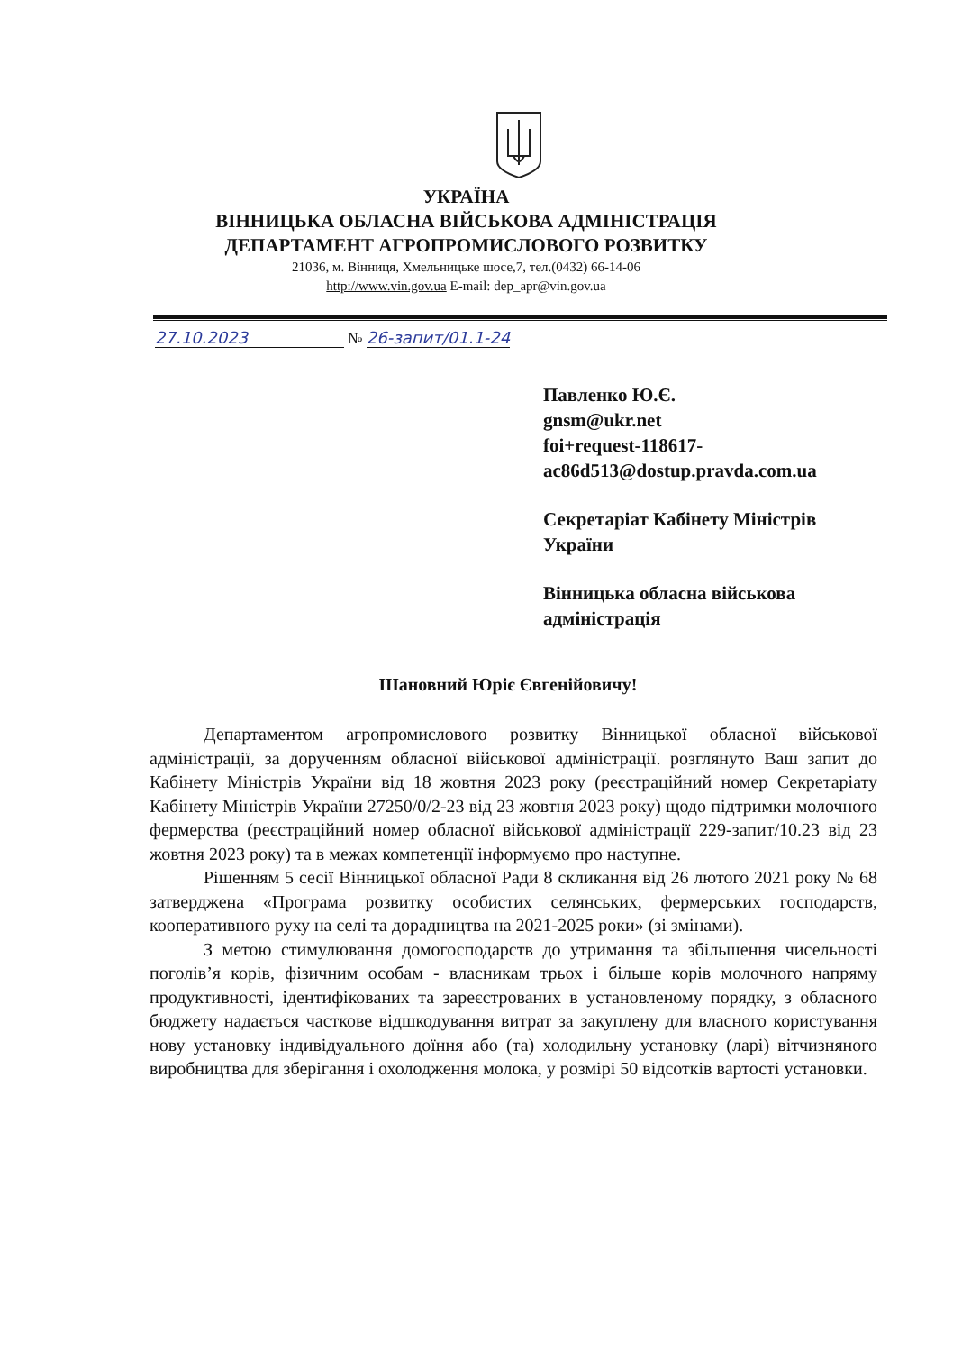УКРАЇНА
ВІННИЦЬКА ОБЛАСНА ВІЙСЬКОВА АДМІНІСТРАЦІЯ
ДЕПАРТАМЕНТ АГРОПРОМИСЛОВОГО РОЗВИТКУ
21036, м. Вінниця, Хмельницьке шосе,7, тел.(0432) 66-14-06
http://www.vin.gov.ua E-mail: dep_apr@vin.gov.ua
27.10.2023 № 26-запит/01.1-24
Павленко Ю.Є.
gnsm@ukr.net
foi+request-118617-
ac86d513@dostup.pravda.com.ua
Секретаріат Кабінету Міністрів
України
Вінницька обласна військова
адміністрація
Шановний Юріє Євгенійовичу!
Департаментом агропромислового розвитку Вінницької обласної військової адміністрації, за дорученням обласної військової адміністрації. розглянуто Ваш запит до Кабінету Міністрів України від 18 жовтня 2023 року (реєстраційний номер Секретаріату Кабінету Міністрів України 27250/0/2-23 від 23 жовтня 2023 року) щодо підтримки молочного фермерства (реєстраційний номер обласної військової адміністрації 229-запит/10.23 від 23 жовтня 2023 року) та в межах компетенції інформуємо про наступне.
Рішенням 5 сесії Вінницької обласної Ради 8 скликання від 26 лютого 2021 року № 68 затверджена «Програма розвитку особистих селянських, фермерських господарств, кооперативного руху на селі та дорадництва на 2021-2025 роки» (зі змінами).
З метою стимулювання домогосподарств до утримання та збільшення чисельності поголів’я корів, фізичним особам - власникам трьох і більше корів молочного напряму продуктивності, ідентифікованих та зареєстрованих в установленому порядку, з обласного бюджету надається часткове відшкодування витрат за закуплену для власного користування нову установку індивідуального доїння або (та) холодильну установку (ларі) вітчизняного виробництва для зберігання і охолодження молока, у розмірі 50 відсотків вартості установки.